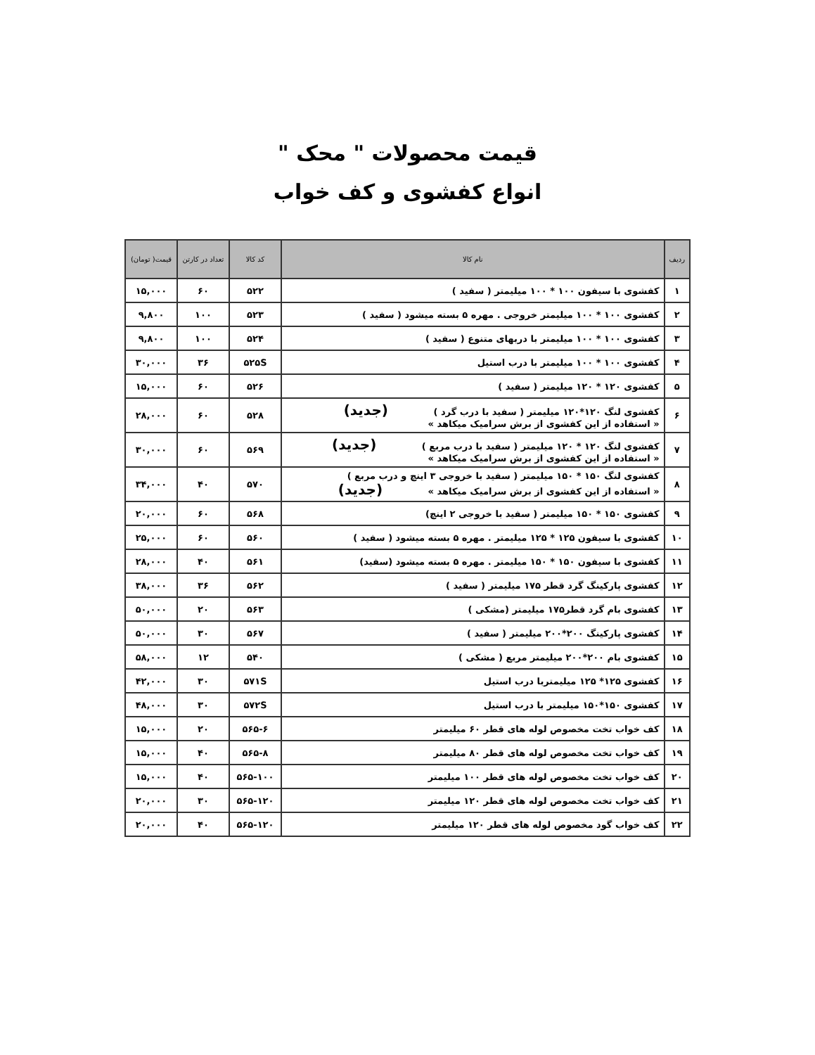قیمت محصولات " محک "
انواع کفشوی و کف خواب
| ردیف | نام کالا | کد کالا | تعداد در کارتن | قیمت( تومان) |
| --- | --- | --- | --- | --- |
| ۱ | کفشوی با سیفون ۱۰۰ * ۱۰۰ میلیمتر ( سفید ) | ۵۲۲ | ۶۰ | ۱۵,۰۰۰ |
| ۲ | کفشوی ۱۰۰ * ۱۰۰ میلیمتر خروجی . مهره ۵ بسته میشود ( سفید ) | ۵۲۳ | ۱۰۰ | ۹,۸۰۰ |
| ۳ | کفشوی ۱۰۰ * ۱۰۰ میلیمتر با دربهای متنوع ( سفید ) | ۵۲۴ | ۱۰۰ | ۹,۸۰۰ |
| ۴ | کفشوی ۱۰۰ * ۱۰۰ میلیمتر با درب استیل | ۵۲۵S | ۳۶ | ۳۰,۰۰۰ |
| ۵ | کفشوی ۱۲۰ * ۱۲۰ میلیمتر ( سفید ) | ۵۲۶ | ۶۰ | ۱۵,۰۰۰ |
| ۶ | کفشوی لنگ ۱۲۰*۱۲۰ میلیمتر ( سفید با درب گرد ) (جدید) « استفاده از این کفشوی از برش سرامیک میکاهد » | ۵۲۸ | ۶۰ | ۲۸,۰۰۰ |
| ۷ | کفشوی لنگ ۱۲۰ * ۱۲۰ میلیمتر ( سفید با درب مربع ) (جدید) « استفاده از این کفشوی از برش سرامیک میکاهد » | ۵۶۹ | ۶۰ | ۳۰,۰۰۰ |
| ۸ | کفشوی لنگ ۱۵۰ * ۱۵۰ میلیمتر ( سفید با خروجی ۳ اینچ و درب مربع ) « استفاده از این کفشوی از برش سرامیک میکاهد » (جدید) | ۵۷۰ | ۴۰ | ۳۴,۰۰۰ |
| ۹ | کفشوی ۱۵۰ * ۱۵۰ میلیمتر ( سفید با خروجی ۲ اینچ) | ۵۶۸ | ۶۰ | ۲۰,۰۰۰ |
| ۱۰ | کفشوی با سیفون ۱۲۵ * ۱۲۵ میلیمتر . مهره ۵ بسته میشود ( سفید ) | ۵۶۰ | ۶۰ | ۲۵,۰۰۰ |
| ۱۱ | کفشوی با سیفون ۱۵۰ * ۱۵۰ میلیمتر . مهره ۵ بسته میشود (سفید) | ۵۶۱ | ۴۰ | ۲۸,۰۰۰ |
| ۱۲ | کفشوی پارکینگ گرد قطر ۱۷۵ میلیمتر ( سفید ) | ۵۶۲ | ۳۶ | ۳۸,۰۰۰ |
| ۱۳ | کفشوی بام گرد قطر۱۷۵ میلیمتر (مشکی ) | ۵۶۳ | ۲۰ | ۵۰,۰۰۰ |
| ۱۴ | کفشوی پارکینگ ۲۰۰*۲۰۰ میلیمتر ( سفید ) | ۵۶۷ | ۳۰ | ۵۰,۰۰۰ |
| ۱۵ | کفشوی بام ۲۰۰*۲۰۰ میلیمتر مربع ( مشکی ) | ۵۴۰ | ۱۲ | ۵۸,۰۰۰ |
| ۱۶ | کفشوی ۱۲۵* ۱۲۵ میلیمتربا درب استیل | ۵۷۱S | ۳۰ | ۴۲,۰۰۰ |
| ۱۷ | کفشوی ۱۵۰*۱۵۰ میلیمتر با درب استیل | ۵۷۲S | ۳۰ | ۴۸,۰۰۰ |
| ۱۸ | کف خواب تخت مخصوص لوله های قطر ۶۰ میلیمتر | ۵۶۵-۶ | ۲۰ | ۱۵,۰۰۰ |
| ۱۹ | کف خواب تخت مخصوص لوله های قطر ۸۰ میلیمتر | ۵۶۵-۸ | ۴۰ | ۱۵,۰۰۰ |
| ۲۰ | کف خواب تخت مخصوص لوله های قطر ۱۰۰ میلیمتر | ۵۶۵-۱۰۰ | ۴۰ | ۱۵,۰۰۰ |
| ۲۱ | کف خواب تخت مخصوص لوله های قطر ۱۲۰ میلیمتر | ۵۶۵-۱۲۰ | ۳۰ | ۲۰,۰۰۰ |
| ۲۲ | کف خواب گود مخصوص لوله های قطر ۱۲۰ میلیمتر | ۵۶۵-۱۲۰ | ۴۰ | ۲۰,۰۰۰ |